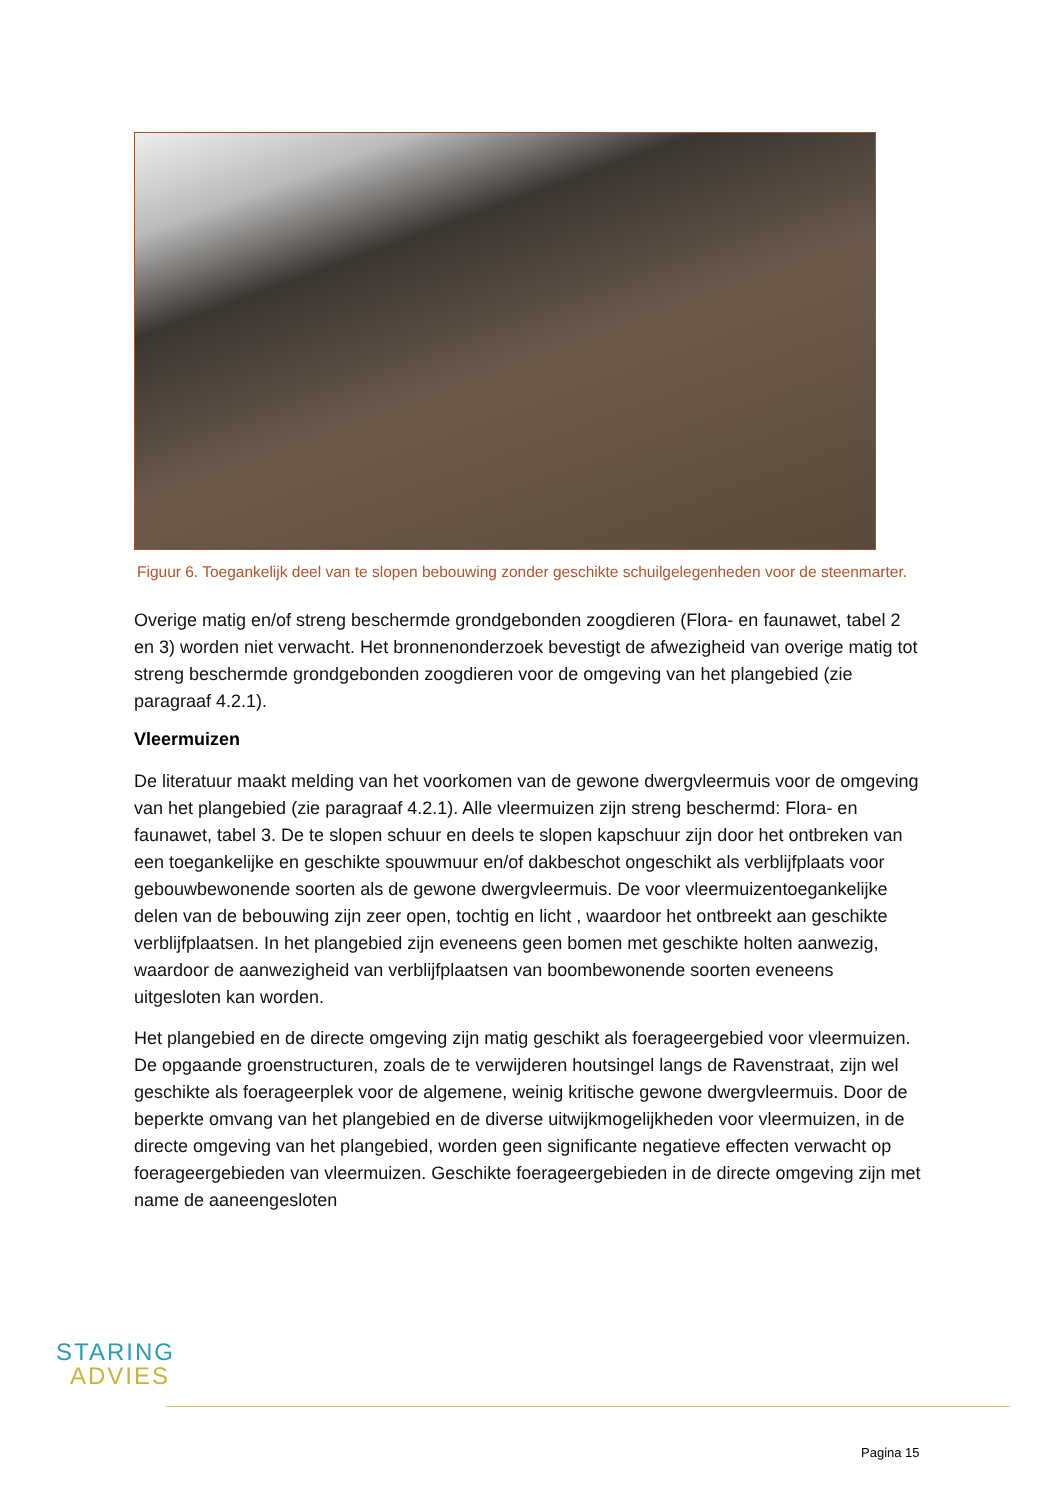Figuur 6. Toegankelijk deel van te slopen bebouwing zonder geschikte schuilgelegenheden voor de steenmarter.
Overige matig en/of streng beschermde grondgebonden zoogdieren (Flora- en faunawet, tabel 2 en 3) worden niet verwacht. Het bronnenonderzoek bevestigt de afwezigheid van overige matig tot streng beschermde grondgebonden zoogdieren voor de omgeving van het plangebied (zie paragraaf 4.2.1).
Vleermuizen
De literatuur maakt melding van het voorkomen van de gewone dwergvleermuis voor de omgeving van het plangebied (zie paragraaf 4.2.1). Alle vleermuizen zijn streng beschermd: Flora- en faunawet, tabel 3. De te slopen schuur en deels te slopen kapschuur zijn door het ontbreken van een toegankelijke en geschikte spouwmuur en/of dakbeschot ongeschikt als verblijfplaats voor gebouwbewonende soorten als de gewone dwergvleermuis. De voor vleermuizentoegankelijke delen van de bebouwing zijn zeer open, tochtig en licht , waardoor het ontbreekt aan geschikte verblijfplaatsen. In het plangebied zijn eveneens geen bomen met geschikte holten aanwezig, waardoor de aanwezigheid van verblijfplaatsen van boombewonende soorten eveneens uitgesloten kan worden.
Het plangebied en de directe omgeving zijn matig geschikt als foerageergebied voor vleermuizen. De opgaande groenstructuren, zoals de te verwijderen houtsingel langs de Ravenstraat, zijn wel geschikte als foerageerplek voor de algemene, weinig kritische gewone dwergvleermuis. Door de beperkte omvang van het plangebied en de diverse uitwijkmogelijkheden voor vleermuizen, in de directe omgeving van het plangebied, worden geen significante negatieve effecten verwacht op foerageergebieden van vleermuizen. Geschikte foerageergebieden in de directe omgeving zijn met name de aaneengesloten
STARING
ADVIES
Pagina 15